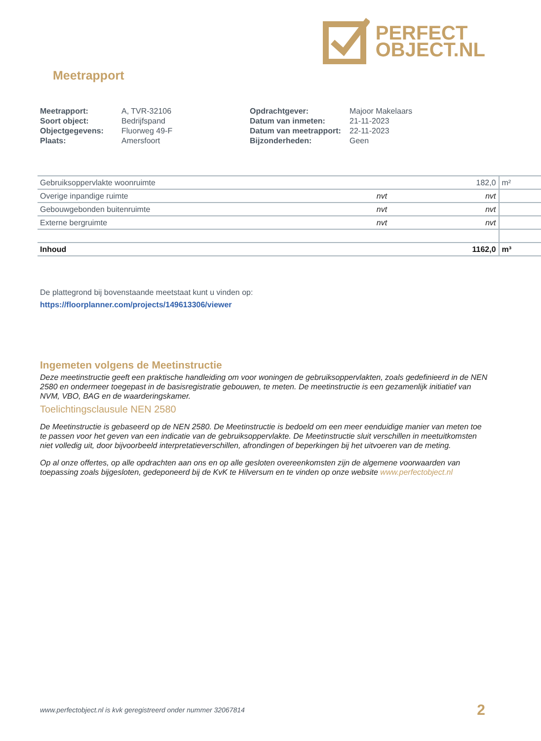PERFECT
OBJECT.NL
Meetrapport
| Meetrapport: | A, TVR-32106 |
| Soort object: | Bedrijfspand |
| Objectgegevens: | Fluorweg 49-F |
| Plaats: | Amersfoort |
| Opdrachtgever: | Majoor Makelaars |
| Datum van inmeten: | 21-11-2023 |
| Datum van meetrapport: | 22-11-2023 |
| Bijzonderheden: | Geen |
| Gebruiksoppervlakte woonruimte | | 182,0 | m² |
| Overige inpandige ruimte | nvt | nvt | |
| Gebouwgebonden buitenruimte | nvt | nvt | |
| Externe bergruimte | nvt | nvt | |
| Inhoud | | 1162,0 | m³ |
De plattegrond bij bovenstaande meetstaat kunt u vinden op:
https://floorplanner.com/projects/149613306/viewer
Ingemeten volgens de Meetinstructie
Deze meetinstructie geeft een praktische handleiding om voor woningen de gebruiksoppervlakten, zoals gedefinieerd in de NEN 2580 en ondermeer toegepast in de basisregistratie gebouwen, te meten. De meetinstructie is een gezamenlijk initiatief van NVM, VBO, BAG en de waarderingskamer.
Toelichtingsclausule NEN 2580
De Meetinstructie is gebaseerd op de NEN 2580. De Meetinstructie is bedoeld om een meer eenduidige manier van meten toe te passen voor het geven van een indicatie van de gebruiksoppervlakte. De Meetinstructie sluit verschillen in meetuitkomsten niet volledig uit, door bijvoorbeeld interpretatieverschillen, afrondingen of beperkingen bij het uitvoeren van de meting.
Op al onze offertes, op alle opdrachten aan ons en op alle gesloten overeenkomsten zijn de algemene voorwaarden van toepassing zoals bijgesloten, gedeponeerd bij de KvK te Hilversum en te vinden op onze website www.perfectobject.nl
www.perfectobject.nl is kvk geregistreerd onder nummer 32067814 2